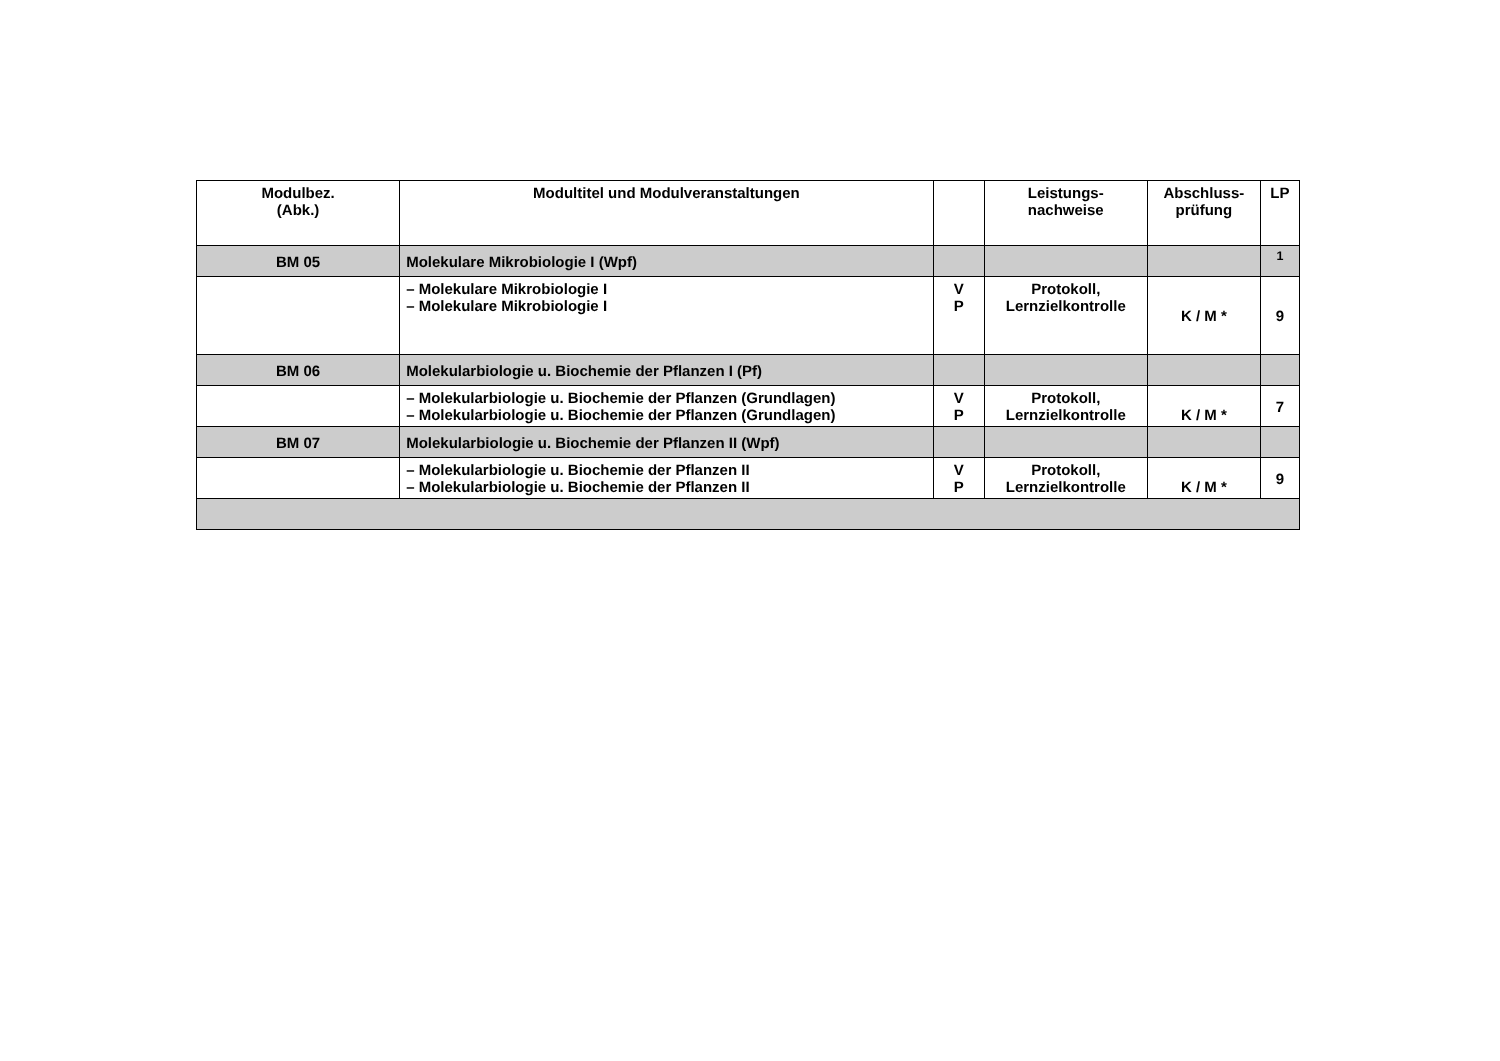| Modulbez. (Abk.) | Modultitel und Modulveranstaltungen | | Leistungs- nachweise | Abschluss- prüfung | LP |
| --- | --- | --- | --- | --- | --- |
| BM 05 | Molekulare Mikrobiologie I (Wpf) | | | | <sup>1</sup> |
| | – Molekulare Mikrobiologie I – Molekulare Mikrobiologie I | V P | Protokoll, Lernzielkontrolle | K / M * | 9 |
| BM 06 | Molekularbiologie u. Biochemie der Pflanzen I (Pf) | | | | |
| | – Molekularbiologie u. Biochemie der Pflanzen (Grundlagen) – Molekularbiologie u. Biochemie der Pflanzen (Grundlagen) | V P | Protokoll, Lernzielkontrolle | K / M * | 7 |
| BM 07 | Molekularbiologie u. Biochemie der Pflanzen II (Wpf) | | | | |
| | – Molekularbiologie u. Biochemie der Pflanzen II – Molekularbiologie u. Biochemie der Pflanzen II | V P | Protokoll, Lernzielkontrolle | K / M * | 9 |